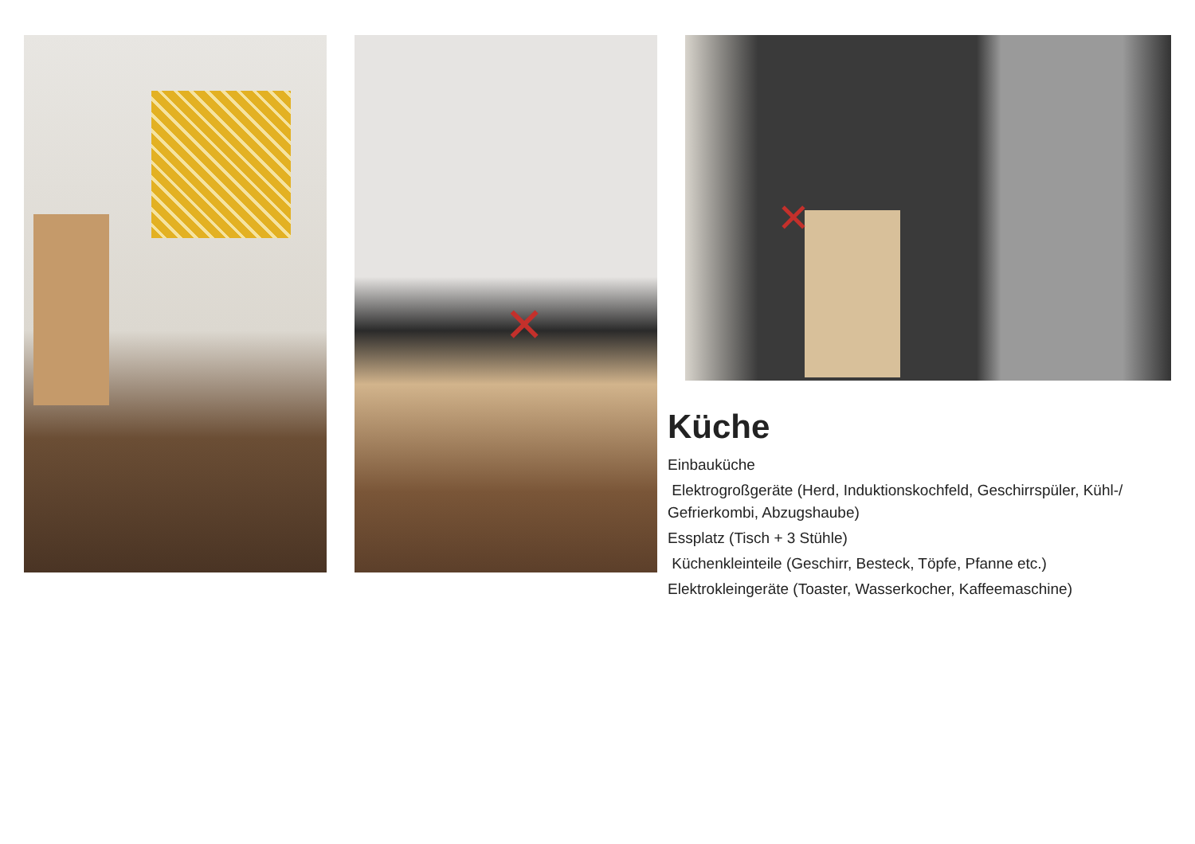✕ ✕
Küche
Einbauküche
Elektrogroßgeräte (Herd, Induktionskochfeld, Geschirrspüler, Kühl-/ Gefrierkombi, Abzugshaube)
Essplatz (Tisch + 3 Stühle)
Küchenkleinteile (Geschirr, Besteck, Töpfe, Pfanne etc.)
Elektrokleingeräte (Toaster, Wasserkocher, Kaffeemaschine)